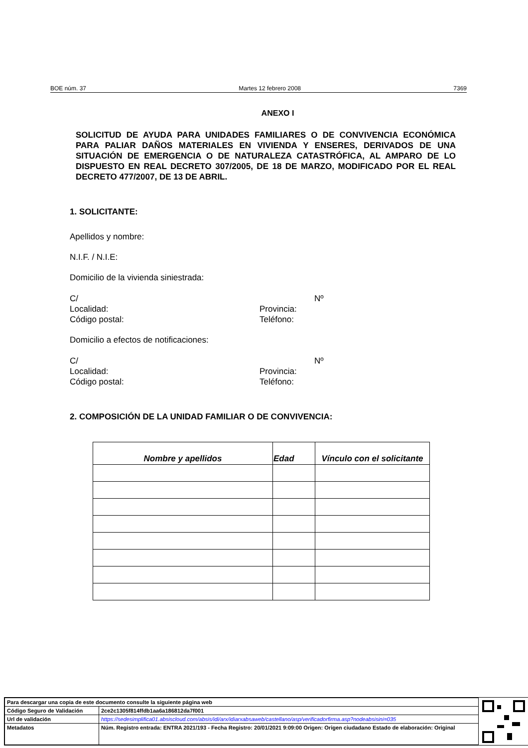BOE núm. 37 Martes 12 febrero 2008 7369
ANEXO I
SOLICITUD DE AYUDA PARA UNIDADES FAMILIARES O DE CONVIVENCIA ECONÓMICA PARA PALIAR DAÑOS MATERIALES EN VIVIENDA Y ENSERES, DERIVADOS DE UNA SITUACIÓN DE EMERGENCIA O DE NATURALEZA CATASTRÓFICA, AL AMPARO DE LO DISPUESTO EN REAL DECRETO 307/2005, DE 18 DE MARZO, MODIFICADO POR EL REAL DECRETO 477/2007, DE 13 DE ABRIL.
1. SOLICITANTE:
Apellidos y nombre:
N.I.F. / N.I.E:
Domicilio de la vivienda siniestrada:
C/ Nº Localidad: Provincia: Código postal: Teléfono:
Domicilio a efectos de notificaciones:
C/ Nº Localidad: Provincia: Código postal: Teléfono:
2. COMPOSICIÓN DE LA UNIDAD FAMILIAR O DE CONVIVENCIA:
| Nombre y apellidos | Edad | Vínculo con el solicitante |
| --- | --- | --- |
| Para descargar una copia de este documento consulte la siguiente página web | |
| Código Seguro de Validación | 2ce2c1305f814ffdb1aa6a186812da7f001 |
| Url de validación | https://sedesimplifica01.absiscloud.com/absis/idi/arx/idiarxabsaweb/castellano/asp/verificadorfirma.asp?nodeabsisini=035 |
| Metadatos | Núm. Registro entrada: ENTRA 2021/193 - Fecha Registro: 20/01/2021 9:09:00 Origen: Origen ciudadano Estado de elaboración: Original |